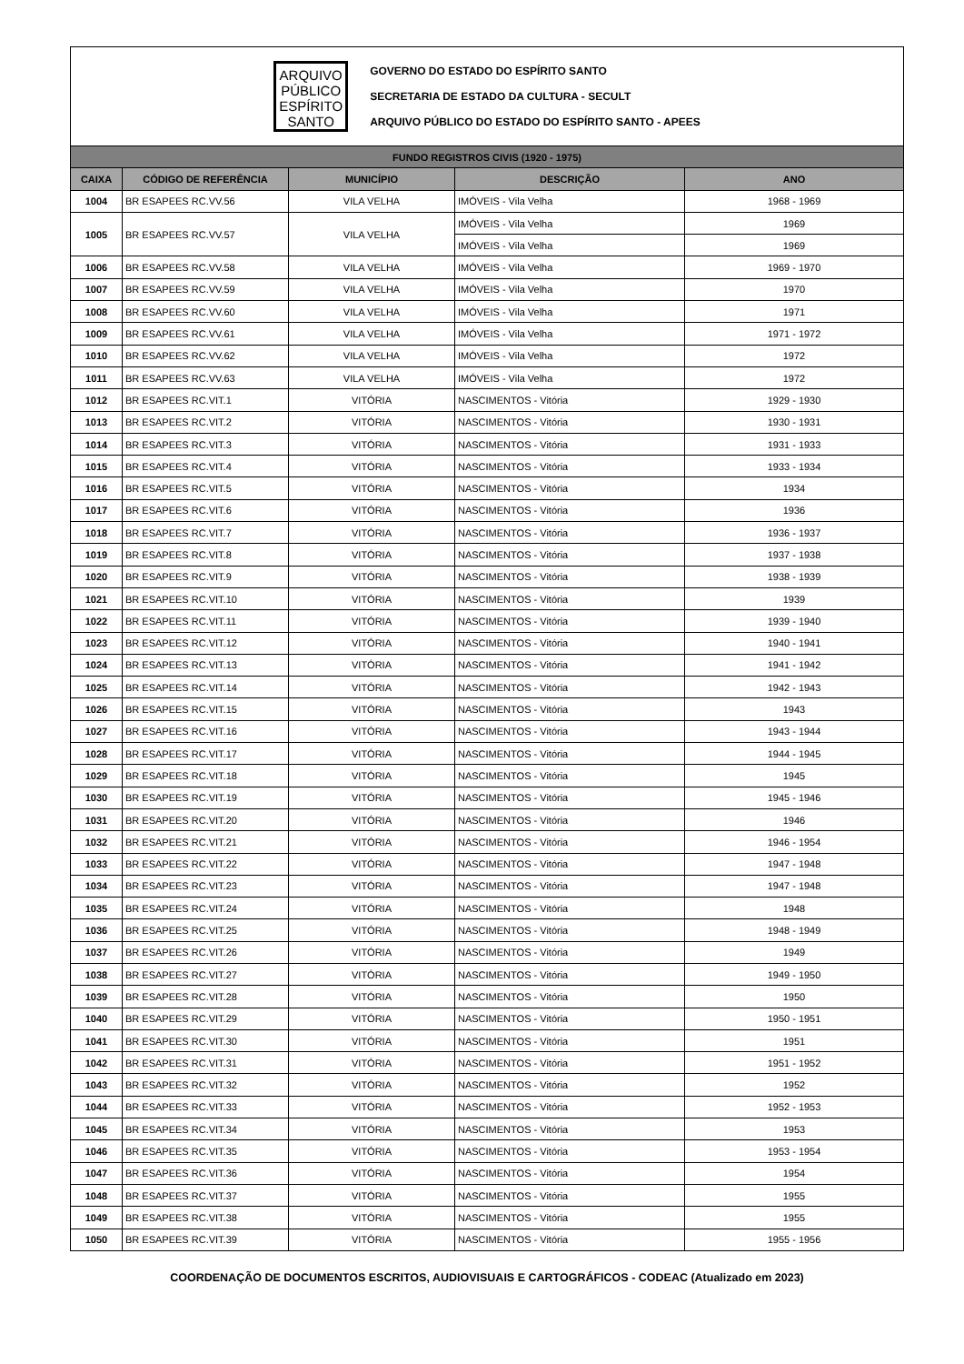ARQUIVO
PÚBLICO
ESPÍRITO
SANTO
GOVERNO DO ESTADO DO ESPÍRITO SANTO
SECRETARIA DE ESTADO DA CULTURA - SECULT
ARQUIVO PÚBLICO DO ESTADO DO ESPÍRITO SANTO - APEES
| FUNDO REGISTROS CIVIS (1920 - 1975) | | | | |
| CAIXA | CÓDIGO DE REFERÊNCIA | MUNICÍPIO | DESCRIÇÃO | ANO |
| 1004 | BR ESAPEES RC.VV.56 | VILA VELHA | IMÓVEIS - Vila Velha | 1968 - 1969 |
| 1005 | BR ESAPEES RC.VV.57 | VILA VELHA | IMÓVEIS - Vila Velha | 1969 |
| | | | IMÓVEIS - Vila Velha | 1969 |
| 1006 | BR ESAPEES RC.VV.58 | VILA VELHA | IMÓVEIS - Vila Velha | 1969 - 1970 |
| 1007 | BR ESAPEES RC.VV.59 | VILA VELHA | IMÓVEIS - Vila Velha | 1970 |
| 1008 | BR ESAPEES RC.VV.60 | VILA VELHA | IMÓVEIS - Vila Velha | 1971 |
| 1009 | BR ESAPEES RC.VV.61 | VILA VELHA | IMÓVEIS - Vila Velha | 1971 - 1972 |
| 1010 | BR ESAPEES RC.VV.62 | VILA VELHA | IMÓVEIS - Vila Velha | 1972 |
| 1011 | BR ESAPEES RC.VV.63 | VILA VELHA | IMÓVEIS - Vila Velha | 1972 |
| 1012 | BR ESAPEES RC.VIT.1 | VITÓRIA | NASCIMENTOS - Vitória | 1929 - 1930 |
| 1013 | BR ESAPEES RC.VIT.2 | VITÓRIA | NASCIMENTOS - Vitória | 1930 - 1931 |
| 1014 | BR ESAPEES RC.VIT.3 | VITÓRIA | NASCIMENTOS - Vitória | 1931 - 1933 |
| 1015 | BR ESAPEES RC.VIT.4 | VITÓRIA | NASCIMENTOS - Vitória | 1933 - 1934 |
| 1016 | BR ESAPEES RC.VIT.5 | VITÓRIA | NASCIMENTOS - Vitória | 1934 |
| 1017 | BR ESAPEES RC.VIT.6 | VITÓRIA | NASCIMENTOS - Vitória | 1936 |
| 1018 | BR ESAPEES RC.VIT.7 | VITÓRIA | NASCIMENTOS - Vitória | 1936 - 1937 |
| 1019 | BR ESAPEES RC.VIT.8 | VITÓRIA | NASCIMENTOS - Vitória | 1937 - 1938 |
| 1020 | BR ESAPEES RC.VIT.9 | VITÓRIA | NASCIMENTOS - Vitória | 1938 - 1939 |
| 1021 | BR ESAPEES RC.VIT.10 | VITÓRIA | NASCIMENTOS - Vitória | 1939 |
| 1022 | BR ESAPEES RC.VIT.11 | VITÓRIA | NASCIMENTOS - Vitória | 1939 - 1940 |
| 1023 | BR ESAPEES RC.VIT.12 | VITÓRIA | NASCIMENTOS - Vitória | 1940 - 1941 |
| 1024 | BR ESAPEES RC.VIT.13 | VITÓRIA | NASCIMENTOS - Vitória | 1941 - 1942 |
| 1025 | BR ESAPEES RC.VIT.14 | VITÓRIA | NASCIMENTOS - Vitória | 1942 - 1943 |
| 1026 | BR ESAPEES RC.VIT.15 | VITÓRIA | NASCIMENTOS - Vitória | 1943 |
| 1027 | BR ESAPEES RC.VIT.16 | VITÓRIA | NASCIMENTOS - Vitória | 1943 - 1944 |
| 1028 | BR ESAPEES RC.VIT.17 | VITÓRIA | NASCIMENTOS - Vitória | 1944 - 1945 |
| 1029 | BR ESAPEES RC.VIT.18 | VITÓRIA | NASCIMENTOS - Vitória | 1945 |
| 1030 | BR ESAPEES RC.VIT.19 | VITÓRIA | NASCIMENTOS - Vitória | 1945 - 1946 |
| 1031 | BR ESAPEES RC.VIT.20 | VITÓRIA | NASCIMENTOS - Vitória | 1946 |
| 1032 | BR ESAPEES RC.VIT.21 | VITÓRIA | NASCIMENTOS - Vitória | 1946 - 1954 |
| 1033 | BR ESAPEES RC.VIT.22 | VITÓRIA | NASCIMENTOS - Vitória | 1947 - 1948 |
| 1034 | BR ESAPEES RC.VIT.23 | VITÓRIA | NASCIMENTOS - Vitória | 1947 - 1948 |
| 1035 | BR ESAPEES RC.VIT.24 | VITÓRIA | NASCIMENTOS - Vitória | 1948 |
| 1036 | BR ESAPEES RC.VIT.25 | VITÓRIA | NASCIMENTOS - Vitória | 1948 - 1949 |
| 1037 | BR ESAPEES RC.VIT.26 | VITÓRIA | NASCIMENTOS - Vitória | 1949 |
| 1038 | BR ESAPEES RC.VIT.27 | VITÓRIA | NASCIMENTOS - Vitória | 1949 - 1950 |
| 1039 | BR ESAPEES RC.VIT.28 | VITÓRIA | NASCIMENTOS - Vitória | 1950 |
| 1040 | BR ESAPEES RC.VIT.29 | VITÓRIA | NASCIMENTOS - Vitória | 1950 - 1951 |
| 1041 | BR ESAPEES RC.VIT.30 | VITÓRIA | NASCIMENTOS - Vitória | 1951 |
| 1042 | BR ESAPEES RC.VIT.31 | VITÓRIA | NASCIMENTOS - Vitória | 1951 - 1952 |
| 1043 | BR ESAPEES RC.VIT.32 | VITÓRIA | NASCIMENTOS - Vitória | 1952 |
| 1044 | BR ESAPEES RC.VIT.33 | VITÓRIA | NASCIMENTOS - Vitória | 1952 - 1953 |
| 1045 | BR ESAPEES RC.VIT.34 | VITÓRIA | NASCIMENTOS - Vitória | 1953 |
| 1046 | BR ESAPEES RC.VIT.35 | VITÓRIA | NASCIMENTOS - Vitória | 1953 - 1954 |
| 1047 | BR ESAPEES RC.VIT.36 | VITÓRIA | NASCIMENTOS - Vitória | 1954 |
| 1048 | BR ESAPEES RC.VIT.37 | VITÓRIA | NASCIMENTOS - Vitória | 1955 |
| 1049 | BR ESAPEES RC.VIT.38 | VITÓRIA | NASCIMENTOS - Vitória | 1955 |
| 1050 | BR ESAPEES RC.VIT.39 | VITÓRIA | NASCIMENTOS - Vitória | 1955 - 1956 |
COORDENAÇÃO DE DOCUMENTOS ESCRITOS, AUDIOVISUAIS E CARTOGRÁFICOS - CODEAC (Atualizado em 2023)